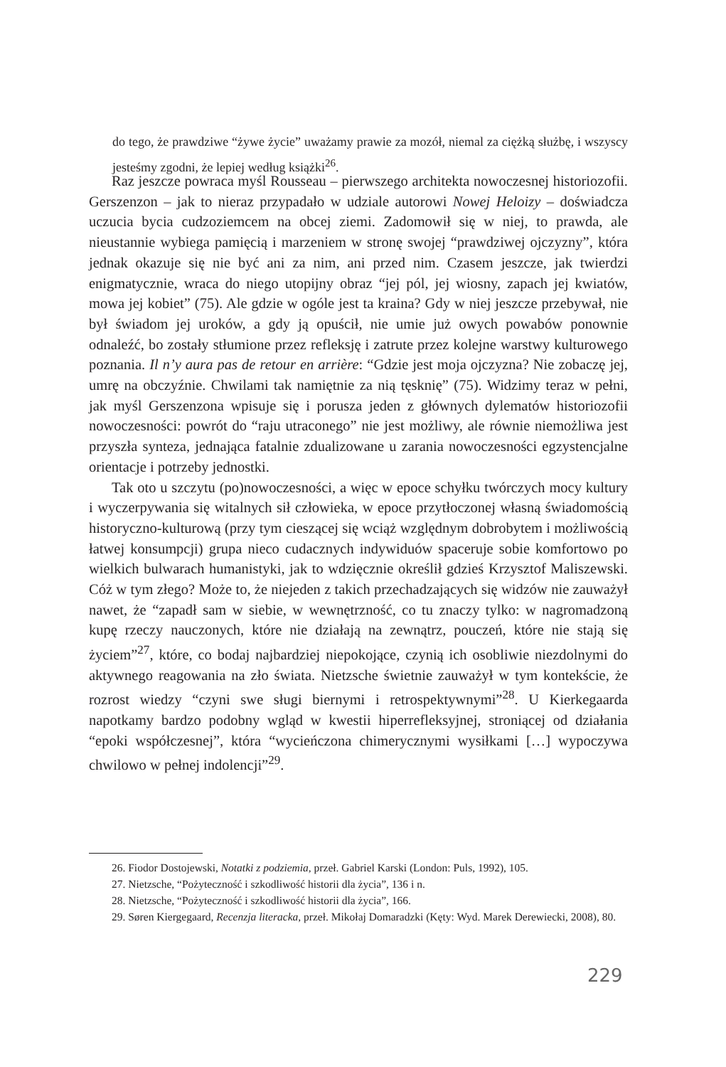do tego, że prawdziwe “żywe życie” uważamy prawie za mozół, niemal za ciężką służbę, i wszyscy jesteśmy zgodni, że lepiej według książki<sup>26</sup>.
Raz jeszcze powraca myśl Rousseau – pierwszego architekta nowoczesnej historiozofii. Gerszenzon – jak to nieraz przypadało w udziale autorowi Nowej Heloizy – doświadcza uczucia bycia cudzoziemcem na obcej ziemi. Zadomowił się w niej, to prawda, ale nieustannie wybiega pamięcią i marzeniem w stronę swojej “prawdziwej ojczyzny”, która jednak okazuje się nie być ani za nim, ani przed nim. Czasem jeszcze, jak twierdzi enigmatycznie, wraca do niego utopijny obraz “jej pól, jej wiosny, zapach jej kwiatów, mowa jej kobiet” (75). Ale gdzie w ogóle jest ta kraina? Gdy w niej jeszcze przebywał, nie był świadom jej uroków, a gdy ją opuścił, nie umie już owych powabów ponownie odnaleźć, bo zostały stłumione przez refleksję i zatrute przez kolejne warstwy kulturowego poznania. Il n’y aura pas de retour en arrière: “Gdzie jest moja ojczyzna? Nie zobaczę jej, umrę na obczyźnie. Chwilami tak namiętnie za nią tęsknię” (75). Widzimy teraz w pełni, jak myśl Gerszenzona wpisuje się i porusza jeden z głównych dylematów historiozofii nowoczesności: powrót do “raju utraconego” nie jest możliwy, ale równie niemożliwa jest przyszła synteza, jednająca fatalnie zdualizowane u zarania nowoczesności egzystencjalne orientacje i potrzeby jednostki.
Tak oto u szczytu (po)nowoczesności, a więc w epoce schyłku twórczych mocy kultury i wyczerpywania się witalnych sił człowieka, w epoce przytłoczonej własną świadomością historyczno-kulturową (przy tym cieszącej się wciąż względnym dobrobytem i możliwością łatwej konsumpcji) grupa nieco cudacznych indywiduów spaceruje sobie komfortowo po wielkich bulwarach humanistyki, jak to wdzięcznie określił gdzieś Krzysztof Maliszewski. Cóż w tym złego? Może to, że niejeden z takich przechadzających się widzów nie zauważył nawet, że “zapadł sam w siebie, w wewnętrzność, co tu znaczy tylko: w nagromadzoną kupę rzeczy nauczonych, które nie działają na zewnątrz, pouczeń, które nie stają się życiem”<sup>27</sup>, które, co bodaj najbardziej niepokojące, czynią ich osobliwie niezdolnymi do aktywnego reagowania na zło świata. Nietzsche świetnie zauważył w tym kontekście, że rozrost wiedzy “czyni swe sługi biernymi i retrospektywnymi”<sup>28</sup>. U Kierkegaarda napotkamy bardzo podobny wgląd w kwestii hiperrefleksyjnej, stroniącej od działania “epoki współczesnej”, która “wycieńczona chimerycznymi wysiłkami […] wypoczywa chwilowo w pełnej indolencji”<sup>29</sup>.
26. Fiodor Dostojewski, Notatki z podziemia, przeł. Gabriel Karski (London: Puls, 1992), 105.
27. Nietzsche, “Pożyteczność i szkodliwość historii dla życia”, 136 i n.
28. Nietzsche, “Pożyteczność i szkodliwość historii dla życia”, 166.
29. Søren Kiergegaard, Recenzja literacka, przeł. Mikołaj Domaradzki (Kęty: Wyd. Marek Derewiecki, 2008), 80.
229